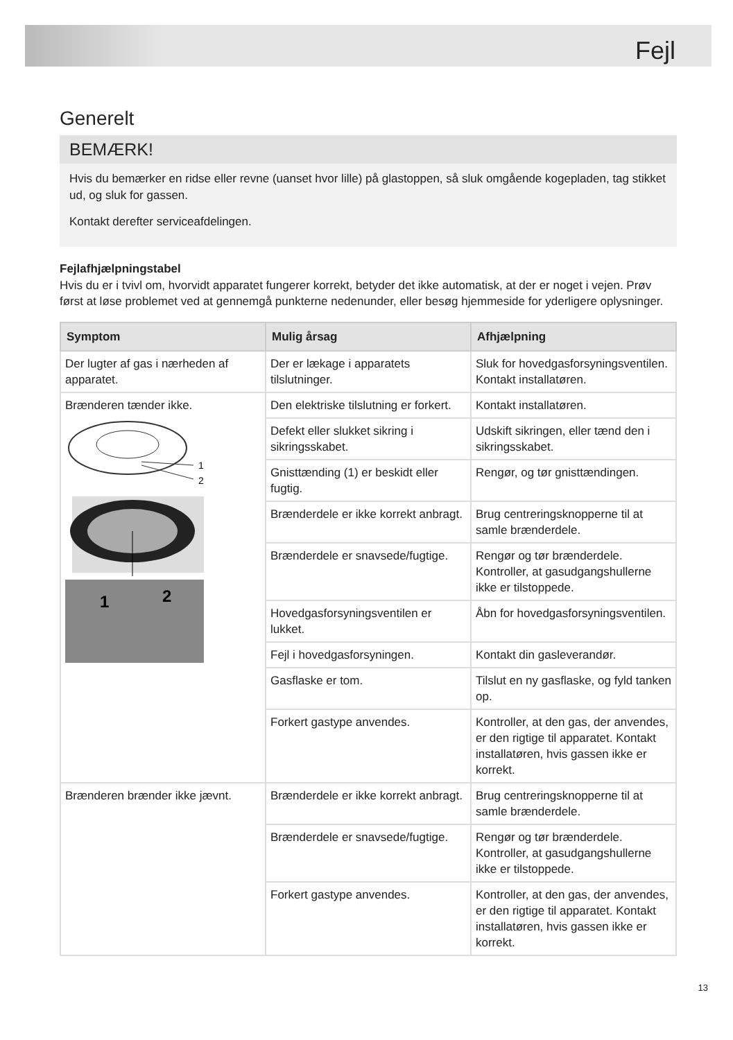Fejl
Generelt
BEMÆRK!
Hvis du bemærker en ridse eller revne (uanset hvor lille) på glastoppen, så sluk omgående kogepladen, tag stikket ud, og sluk for gassen.
Kontakt derefter serviceafdelingen.
Fejlafhjælpningstabel
Hvis du er i tvivl om, hvorvidt apparatet fungerer korrekt, betyder det ikke automatisk, at der er noget i vejen. Prøv først at løse problemet ved at gennemgå punkterne nedenunder, eller besøg hjemmeside for yderligere oplysninger.
| Symptom | Mulig årsag | Afhjælpning |
| --- | --- | --- |
| Der lugter af gas i nærheden af apparatet. | Der er lækage i apparatets tilslutninger. | Sluk for hovedgasforsyningsventilen. Kontakt installatøren. |
| Brænderen tænder ikke. 1 2 1 2 | Den elektriske tilslutning er forkert. | Kontakt installatøren. |
| | Defekt eller slukket sikring i sikringsskabet. | Udskift sikringen, eller tænd den i sikringsskabet. |
| | Gnisttænding (1) er beskidt eller fugtig. | Rengør, og tør gnisttændingen. |
| | Brænderdele er ikke korrekt anbragt. | Brug centreringsknopperne til at samle brænderdele. |
| | Brænderdele er snavsede/fugtige. | Rengør og tør brænderdele. Kontroller, at gasudgangshullerne ikke er tilstoppede. |
| | Hovedgasforsyningsventilen er lukket. | Åbn for hovedgasforsyningsventilen. |
| | Fejl i hovedgasforsyningen. | Kontakt din gasleverandør. |
| | Gasflaske er tom. | Tilslut en ny gasflaske, og fyld tanken op. |
| | Forkert gastype anvendes. | Kontroller, at den gas, der anvendes, er den rigtige til apparatet. Kontakt installatøren, hvis gassen ikke er korrekt. |
| Brænderen brænder ikke jævnt. | Brænderdele er ikke korrekt anbragt. | Brug centreringsknopperne til at samle brænderdele. |
| | Brænderdele er snavsede/fugtige. | Rengør og tør brænderdele. Kontroller, at gasudgangshullerne ikke er tilstoppede. |
| | Forkert gastype anvendes. | Kontroller, at den gas, der anvendes, er den rigtige til apparatet. Kontakt installatøren, hvis gassen ikke er korrekt. |
13